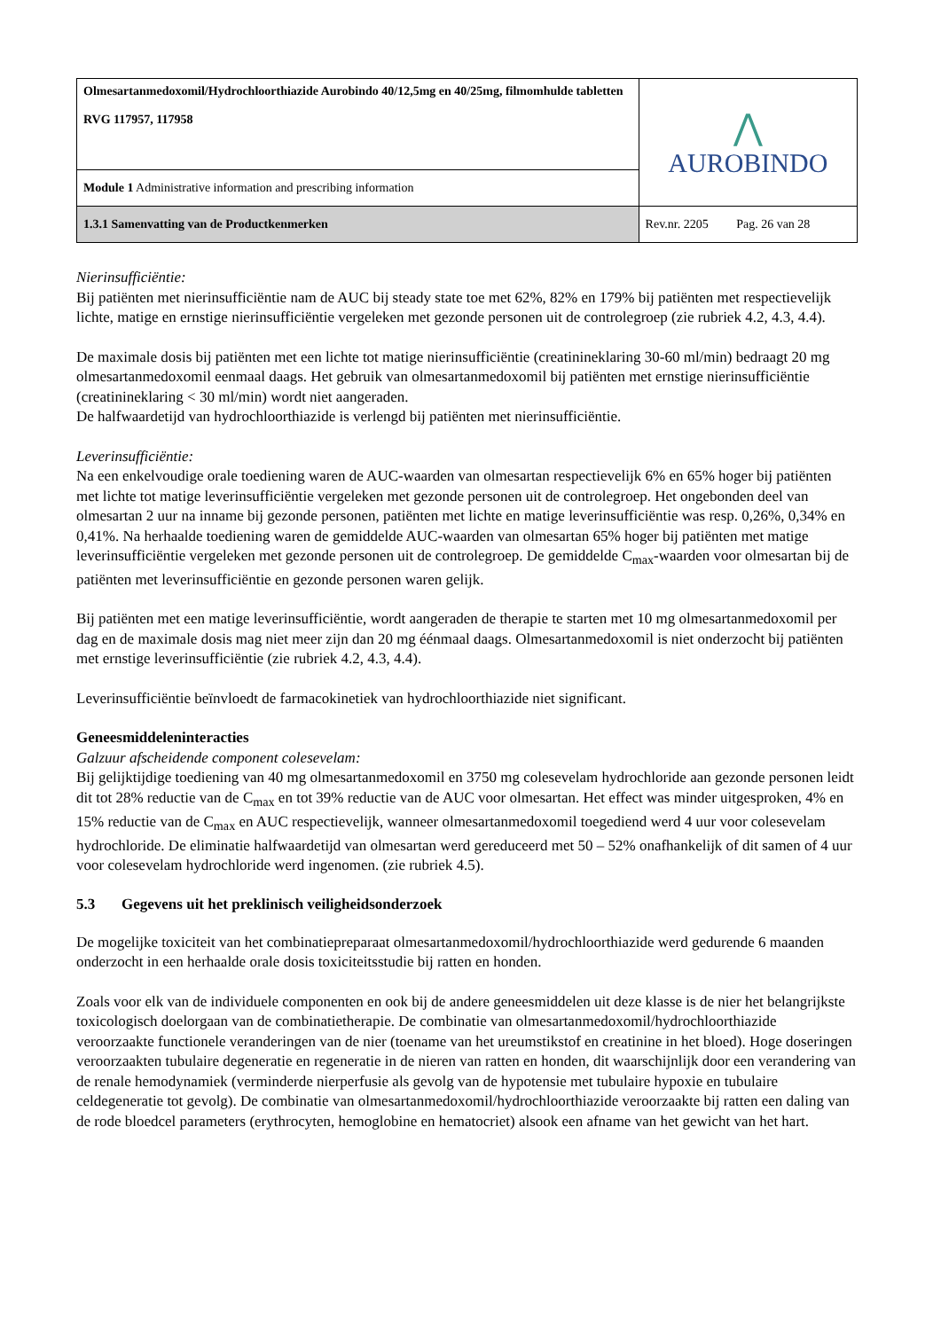| Olmesartanmedoxomil/Hydrochloorthiazide Aurobindo 40/12,5mg en 40/25mg, filmomhulde tabletten RVG 117957, 117958 | ⋀ AUROBINDO |
| Module 1 Administrative information and prescribing information | |
| 1.3.1 Samenvatting van de Productkenmerken | Rev.nr. 2205 Pag. 26 van 28 |
Nierinsufficiëntie:
Bij patiënten met nierinsufficiëntie nam de AUC bij steady state toe met 62%, 82% en 179% bij patiënten met respectievelijk lichte, matige en ernstige nierinsufficiëntie vergeleken met gezonde personen uit de controlegroep (zie rubriek 4.2, 4.3, 4.4).
De maximale dosis bij patiënten met een lichte tot matige nierinsufficiëntie (creatinineklaring 30-60 ml/min) bedraagt 20 mg olmesartanmedoxomil eenmaal daags. Het gebruik van olmesartanmedoxomil bij patiënten met ernstige nierinsufficiëntie (creatinineklaring < 30 ml/min) wordt niet aangeraden.
De halfwaardetijd van hydrochloorthiazide is verlengd bij patiënten met nierinsufficiëntie.
Leverinsufficiëntie:
Na een enkelvoudige orale toediening waren de AUC-waarden van olmesartan respectievelijk 6% en 65% hoger bij patiënten met lichte tot matige leverinsufficiëntie vergeleken met gezonde personen uit de controlegroep. Het ongebonden deel van olmesartan 2 uur na inname bij gezonde personen, patiënten met lichte en matige leverinsufficiëntie was resp. 0,26%, 0,34% en 0,41%. Na herhaalde toediening waren de gemiddelde AUC-waarden van olmesartan 65% hoger bij patiënten met matige leverinsufficiëntie vergeleken met gezonde personen uit de controlegroep. De gemiddelde C<sub>max</sub>-waarden voor olmesartan bij de patiënten met leverinsufficiëntie en gezonde personen waren gelijk.
Bij patiënten met een matige leverinsufficiëntie, wordt aangeraden de therapie te starten met 10 mg olmesartanmedoxomil per dag en de maximale dosis mag niet meer zijn dan 20 mg éénmaal daags. Olmesartanmedoxomil is niet onderzocht bij patiënten met ernstige leverinsufficiëntie (zie rubriek 4.2, 4.3, 4.4).
Leverinsufficiëntie beïnvloedt de farmacokinetiek van hydrochloorthiazide niet significant.
Geneesmiddeleninteracties
Galzuur afscheidende component colesevelam:
Bij gelijktijdige toediening van 40 mg olmesartanmedoxomil en 3750 mg colesevelam hydrochloride aan gezonde personen leidt dit tot 28% reductie van de C<sub>max</sub> en tot 39% reductie van de AUC voor olmesartan. Het effect was minder uitgesproken, 4% en 15% reductie van de C<sub>max</sub> en AUC respectievelijk, wanneer olmesartanmedoxomil toegediend werd 4 uur voor colesevelam hydrochloride. De eliminatie halfwaardetijd van olmesartan werd gereduceerd met 50 – 52% onafhankelijk of dit samen of 4 uur voor colesevelam hydrochloride werd ingenomen. (zie rubriek 4.5).
5.3 Gegevens uit het preklinisch veiligheidsonderzoek
De mogelijke toxiciteit van het combinatiepreparaat olmesartanmedoxomil/hydrochloorthiazide werd gedurende 6 maanden onderzocht in een herhaalde orale dosis toxiciteitsstudie bij ratten en honden.
Zoals voor elk van de individuele componenten en ook bij de andere geneesmiddelen uit deze klasse is de nier het belangrijkste toxicologisch doelorgaan van de combinatietherapie. De combinatie van olmesartanmedoxomil/hydrochloorthiazide veroorzaakte functionele veranderingen van de nier (toename van het ureumstikstof en creatinine in het bloed). Hoge doseringen veroorzaakten tubulaire degeneratie en regeneratie in de nieren van ratten en honden, dit waarschijnlijk door een verandering van de renale hemodynamiek (verminderde nierperfusie als gevolg van de hypotensie met tubulaire hypoxie en tubulaire celdegeneratie tot gevolg). De combinatie van olmesartanmedoxomil/hydrochloorthiazide veroorzaakte bij ratten een daling van de rode bloedcel parameters (erythrocyten, hemoglobine en hematocriet) alsook een afname van het gewicht van het hart.